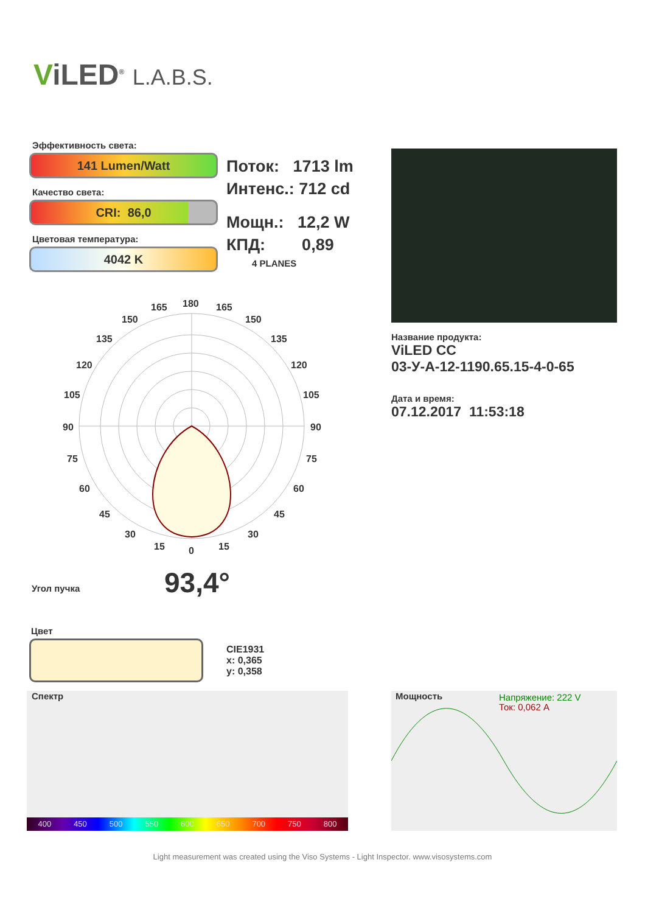ViLED<sup>®</sup> L.A.B.S.
Эффективность света:
141 Lumen/Watt
Качество света:
CRI: 86,0
Цветовая температура:
4042 K
Поток: 1713 lm
Интенс.: 712 cd
Мощн.: 12,2 W
КПД: 0,89
4 PLANES
Название продукта:
ViLED CC
03-У-А-12-1190.65.15-4-0-65
Дата и время:
07.12.2017 11:53:18
180
165
165
150
150
135
135
120
120
105
105
90
90
75
75
60
60
45
45
30
30
15
15
0
Угол пучка 93,4°
Цвет
CIE1931
x: 0,365
y: 0,358
Спектр
400 450 500 550 600 650 700 750 800
Мощность Напряжение: 222 V
Ток: 0,062 A
Light measurement was created using the Viso Systems - Light Inspector. www.visosystems.com